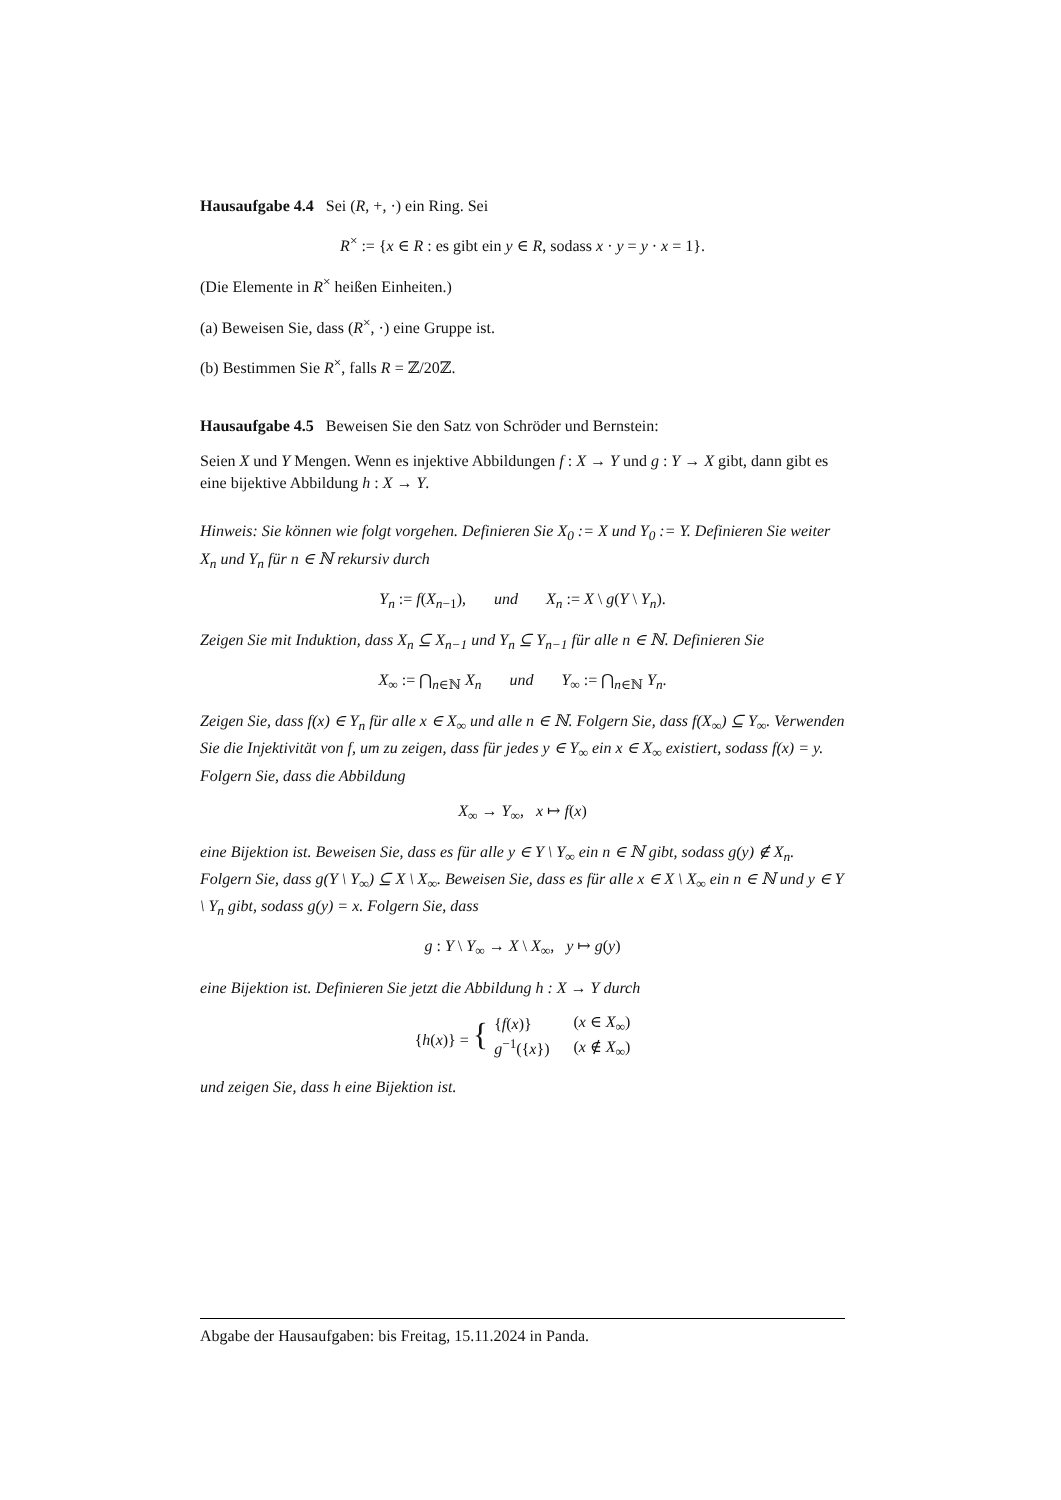Hausaufgabe 4.4 Sei (R, +, ·) ein Ring. Sei
R<sup>×</sup> := {x ∈ R : es gibt ein y ∈ R, sodass x · y = y · x = 1}.
(Die Elemente in R<sup>×</sup> heißen Einheiten.)
(a) Beweisen Sie, dass (R<sup>×</sup>, ·) eine Gruppe ist.
(b) Bestimmen Sie R<sup>×</sup>, falls R = ℤ/20ℤ.
Hausaufgabe 4.5 Beweisen Sie den Satz von Schröder und Bernstein:
Seien X und Y Mengen. Wenn es injektive Abbildungen f : X → Y und g : Y → X gibt, dann gibt es eine bijektive Abbildung h : X → Y.
Hinweis: Sie können wie folgt vorgehen. Definieren Sie X<sub>0</sub> := X und Y<sub>0</sub> := Y. Definieren Sie weiter X<sub>n</sub> und Y<sub>n</sub> für n ∈ ℕ rekursiv durch
Y<sub>n</sub> := f(X<sub>n−1</sub>), und X<sub>n</sub> := X \ g(Y \ Y<sub>n</sub>).
Zeigen Sie mit Induktion, dass X<sub>n</sub> ⊆ X<sub>n−1</sub> und Y<sub>n</sub> ⊆ Y<sub>n−1</sub> für alle n ∈ ℕ. Definieren Sie
X<sub>∞</sub> := ⋂<sub>n∈ℕ</sub> X<sub>n</sub> und Y<sub>∞</sub> := ⋂<sub>n∈ℕ</sub> Y<sub>n</sub>.
Zeigen Sie, dass f(x) ∈ Y<sub>n</sub> für alle x ∈ X<sub>∞</sub> und alle n ∈ ℕ. Folgern Sie, dass f(X<sub>∞</sub>) ⊆ Y<sub>∞</sub>. Verwenden Sie die Injektivität von f, um zu zeigen, dass für jedes y ∈ Y<sub>∞</sub> ein x ∈ X<sub>∞</sub> existiert, sodass f(x) = y. Folgern Sie, dass die Abbildung
X<sub>∞</sub> → Y<sub>∞</sub>, x ↦ f(x)
eine Bijektion ist. Beweisen Sie, dass es für alle y ∈ Y \ Y<sub>∞</sub> ein n ∈ ℕ gibt, sodass g(y) ∉ X<sub>n</sub>. Folgern Sie, dass g(Y \ Y<sub>∞</sub>) ⊆ X \ X<sub>∞</sub>. Beweisen Sie, dass es für alle x ∈ X \ X<sub>∞</sub> ein n ∈ ℕ und y ∈ Y \ Y<sub>n</sub> gibt, sodass g(y) = x. Folgern Sie, dass
g : Y \ Y<sub>∞</sub> → X \ X<sub>∞</sub>, y ↦ g(y)
eine Bijektion ist. Definieren Sie jetzt die Abbildung h : X → Y durch
{h(x)} = { {f(x)}
g<sup>−1</sup>({x}) (x ∈ X<sub>∞</sub>)
(x ∉ X<sub>∞</sub>)
und zeigen Sie, dass h eine Bijektion ist.
Abgabe der Hausaufgaben: bis Freitag, 15.11.2024 in Panda.